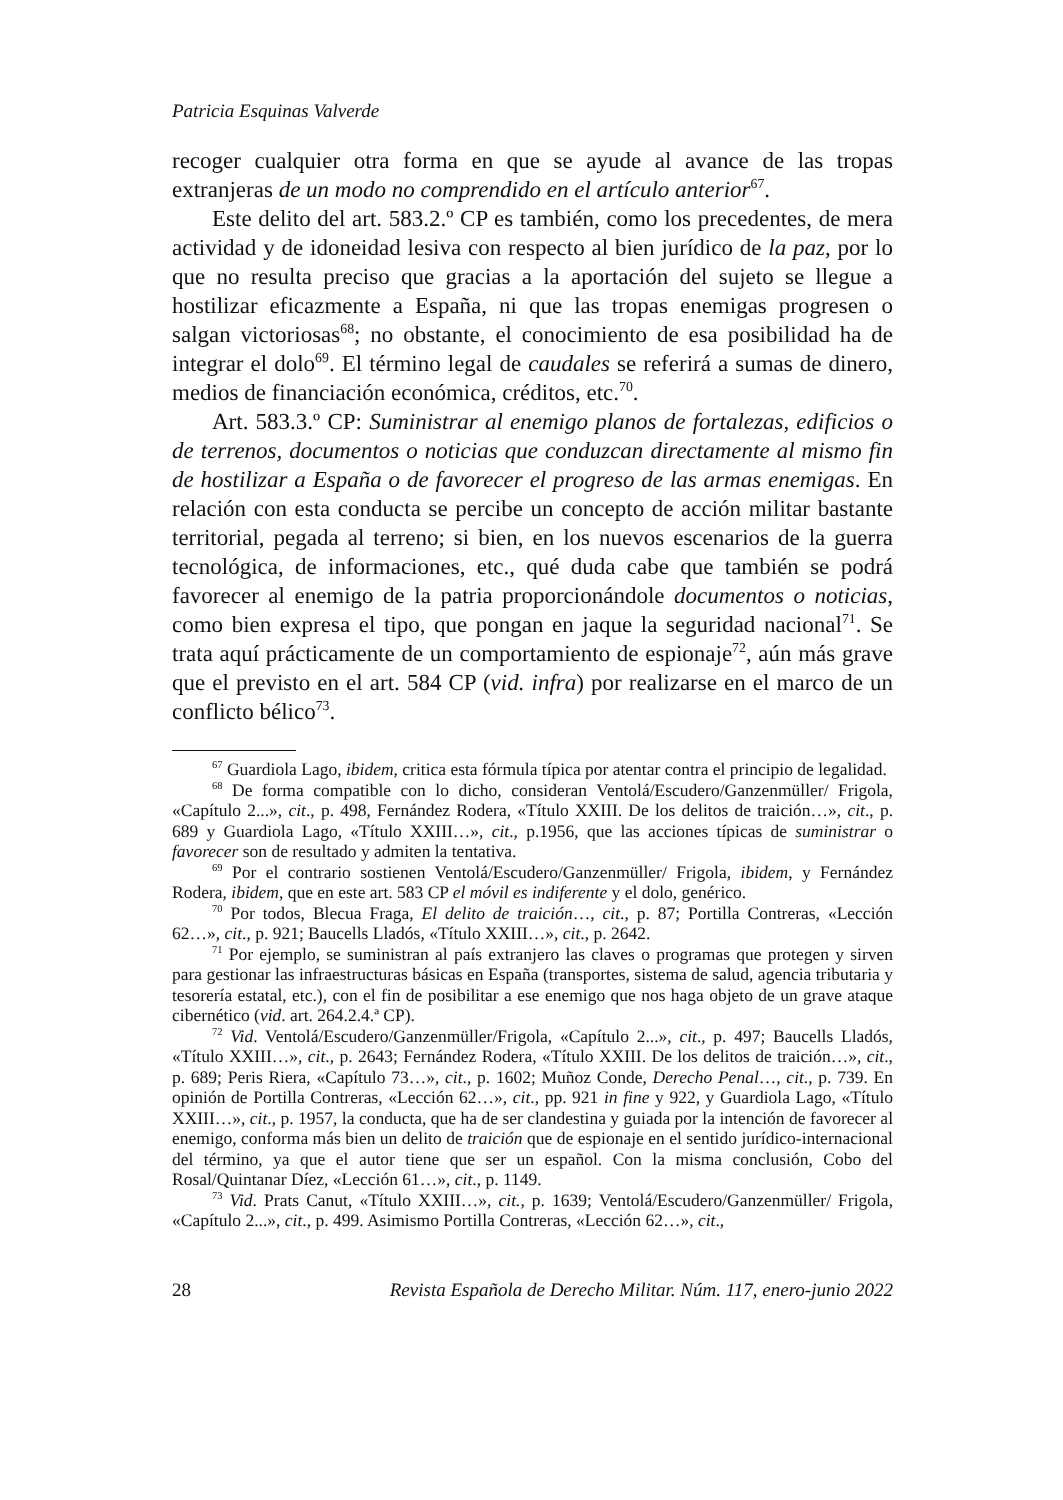Patricia Esquinas Valverde
recoger cualquier otra forma en que se ayude al avance de las tropas extranjeras de un modo no comprendido en el artículo anterior<sup>67</sup>.
Este delito del art. 583.2.º CP es también, como los precedentes, de mera actividad y de idoneidad lesiva con respecto al bien jurídico de la paz, por lo que no resulta preciso que gracias a la aportación del sujeto se llegue a hostilizar eficazmente a España, ni que las tropas enemigas progresen o salgan victoriosas<sup>68</sup>; no obstante, el conocimiento de esa posibilidad ha de integrar el dolo<sup>69</sup>. El término legal de caudales se referirá a sumas de dinero, medios de financiación económica, créditos, etc.<sup>70</sup>.
Art. 583.3.º CP: Suministrar al enemigo planos de fortalezas, edificios o de terrenos, documentos o noticias que conduzcan directamente al mismo fin de hostilizar a España o de favorecer el progreso de las armas enemigas. En relación con esta conducta se percibe un concepto de acción militar bastante territorial, pegada al terreno; si bien, en los nuevos escenarios de la guerra tecnológica, de informaciones, etc., qué duda cabe que también se podrá favorecer al enemigo de la patria proporcionándole documentos o noticias, como bien expresa el tipo, que pongan en jaque la seguridad nacional<sup>71</sup>. Se trata aquí prácticamente de un comportamiento de espionaje<sup>72</sup>, aún más grave que el previsto en el art. 584 CP (vid. infra) por realizarse en el marco de un conflicto bélico<sup>73</sup>.
<sup>67</sup> Guardiola Lago, ibidem, critica esta fórmula típica por atentar contra el principio de legalidad.
<sup>68</sup> De forma compatible con lo dicho, consideran Ventolá/Escudero/Ganzenmüller/ Frigola, «Capítulo 2...», cit., p. 498, Fernández Rodera, «Título XXIII. De los delitos de traición…», cit., p. 689 y Guardiola Lago, «Título XXIII…», cit., p.1956, que las acciones típicas de suministrar o favorecer son de resultado y admiten la tentativa.
<sup>69</sup> Por el contrario sostienen Ventolá/Escudero/Ganzenmüller/ Frigola, ibidem, y Fernández Rodera, ibidem, que en este art. 583 CP el móvil es indiferente y el dolo, genérico.
<sup>70</sup> Por todos, Blecua Fraga, El delito de traición…, cit., p. 87; Portilla Contreras, «Lección 62…», cit., p. 921; Baucells Lladós, «Título XXIII…», cit., p. 2642.
<sup>71</sup> Por ejemplo, se suministran al país extranjero las claves o programas que protegen y sirven para gestionar las infraestructuras básicas en España (transportes, sistema de salud, agencia tributaria y tesorería estatal, etc.), con el fin de posibilitar a ese enemigo que nos haga objeto de un grave ataque cibernético (vid. art. 264.2.4.ª CP).
<sup>72</sup> Vid. Ventolá/Escudero/Ganzenmüller/Frigola, «Capítulo 2...», cit., p. 497; Baucells Lladós, «Título XXIII…», cit., p. 2643; Fernández Rodera, «Título XXIII. De los delitos de traición…», cit., p. 689; Peris Riera, «Capítulo 73…», cit., p. 1602; Muñoz Conde, Derecho Penal…, cit., p. 739. En opinión de Portilla Contreras, «Lección 62…», cit., pp. 921 in fine y 922, y Guardiola Lago, «Título XXIII…», cit., p. 1957, la conducta, que ha de ser clandestina y guiada por la intención de favorecer al enemigo, conforma más bien un delito de traición que de espionaje en el sentido jurídico-internacional del término, ya que el autor tiene que ser un español. Con la misma conclusión, Cobo del Rosal/Quintanar Díez, «Lección 61…», cit., p. 1149.
<sup>73</sup> Vid. Prats Canut, «Título XXIII…», cit., p. 1639; Ventolá/Escudero/Ganzenmüller/ Frigola, «Capítulo 2...», cit., p. 499. Asimismo Portilla Contreras, «Lección 62…», cit.,
28 Revista Española de Derecho Militar. Núm. 117, enero-junio 2022